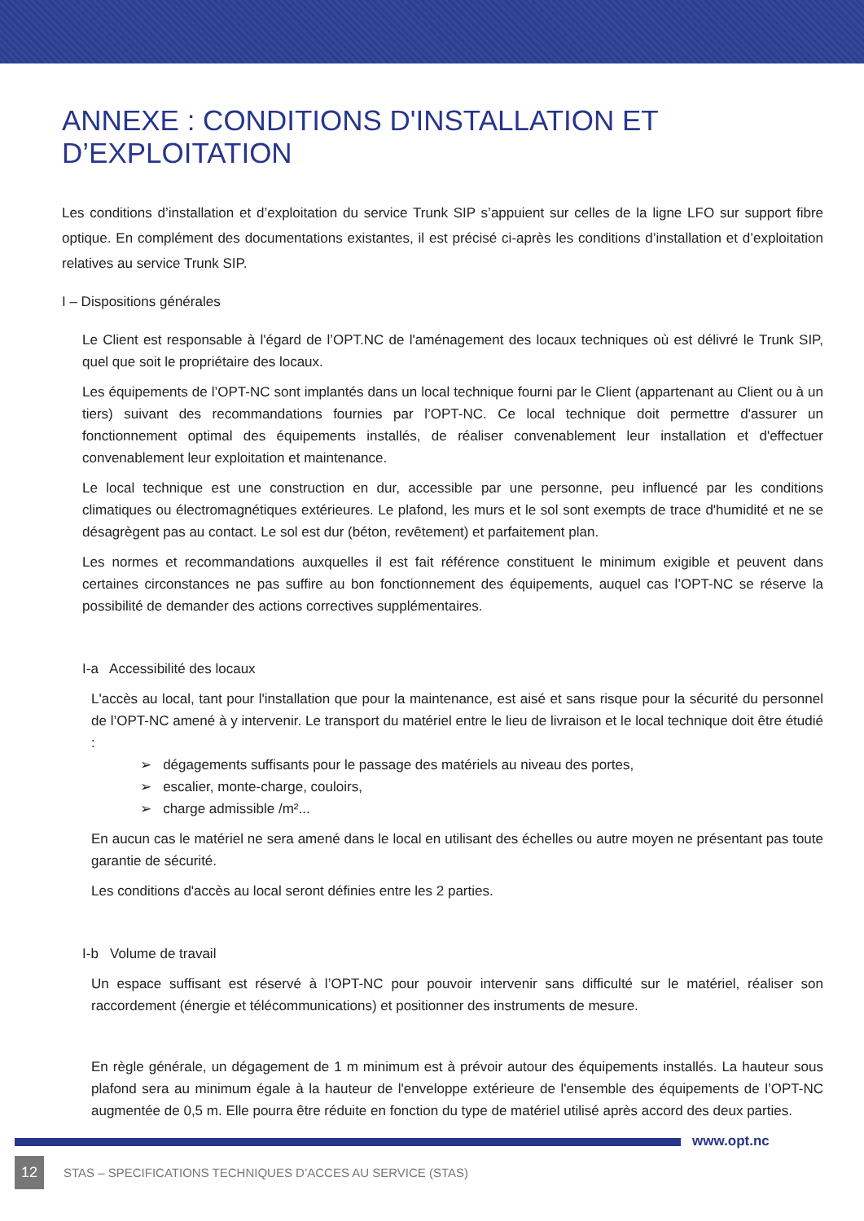ANNEXE : CONDITIONS D'INSTALLATION ET D’EXPLOITATION
Les conditions d’installation et d’exploitation du service Trunk SIP s’appuient sur celles de la ligne LFO sur support fibre optique. En complément des documentations existantes, il est précisé ci-après les conditions d’installation et d’exploitation relatives au service Trunk SIP.
I – Dispositions générales
Le Client est responsable à l'égard de l’OPT.NC de l'aménagement des locaux techniques où est délivré le Trunk SIP, quel que soit le propriétaire des locaux.
Les équipements de l’OPT-NC sont implantés dans un local technique fourni par le Client (appartenant au Client ou à un tiers) suivant des recommandations fournies par l’OPT-NC. Ce local technique doit permettre d'assurer un fonctionnement optimal des équipements installés, de réaliser convenablement leur installation et d'effectuer convenablement leur exploitation et maintenance.
Le local technique est une construction en dur, accessible par une personne, peu influencé par les conditions climatiques ou électromagnétiques extérieures. Le plafond, les murs et le sol sont exempts de trace d'humidité et ne se désagrègent pas au contact. Le sol est dur (béton, revêtement) et parfaitement plan.
Les normes et recommandations auxquelles il est fait référence constituent le minimum exigible et peuvent dans certaines circonstances ne pas suffire au bon fonctionnement des équipements, auquel cas l’OPT-NC se réserve la possibilité de demander des actions correctives supplémentaires.
I-a Accessibilité des locaux
L'accès au local, tant pour l'installation que pour la maintenance, est aisé et sans risque pour la sécurité du personnel de l’OPT-NC amené à y intervenir. Le transport du matériel entre le lieu de livraison et le local technique doit être étudié :
➢ dégagements suffisants pour le passage des matériels au niveau des portes,
➢ escalier, monte-charge, couloirs,
➢ charge admissible /m²...
En aucun cas le matériel ne sera amené dans le local en utilisant des échelles ou autre moyen ne présentant pas toute garantie de sécurité.
Les conditions d'accès au local seront définies entre les 2 parties.
I-b Volume de travail
Un espace suffisant est réservé à l’OPT-NC pour pouvoir intervenir sans difficulté sur le matériel, réaliser son raccordement (énergie et télécommunications) et positionner des instruments de mesure.
En règle générale, un dégagement de 1 m minimum est à prévoir autour des équipements installés. La hauteur sous plafond sera au minimum égale à la hauteur de l'enveloppe extérieure de l'ensemble des équipements de l’OPT-NC augmentée de 0,5 m. Elle pourra être réduite en fonction du type de matériel utilisé après accord des deux parties.
www.opt.nc
12 STAS – SPECIFICATIONS TECHNIQUES D’ACCES AU SERVICE (STAS)